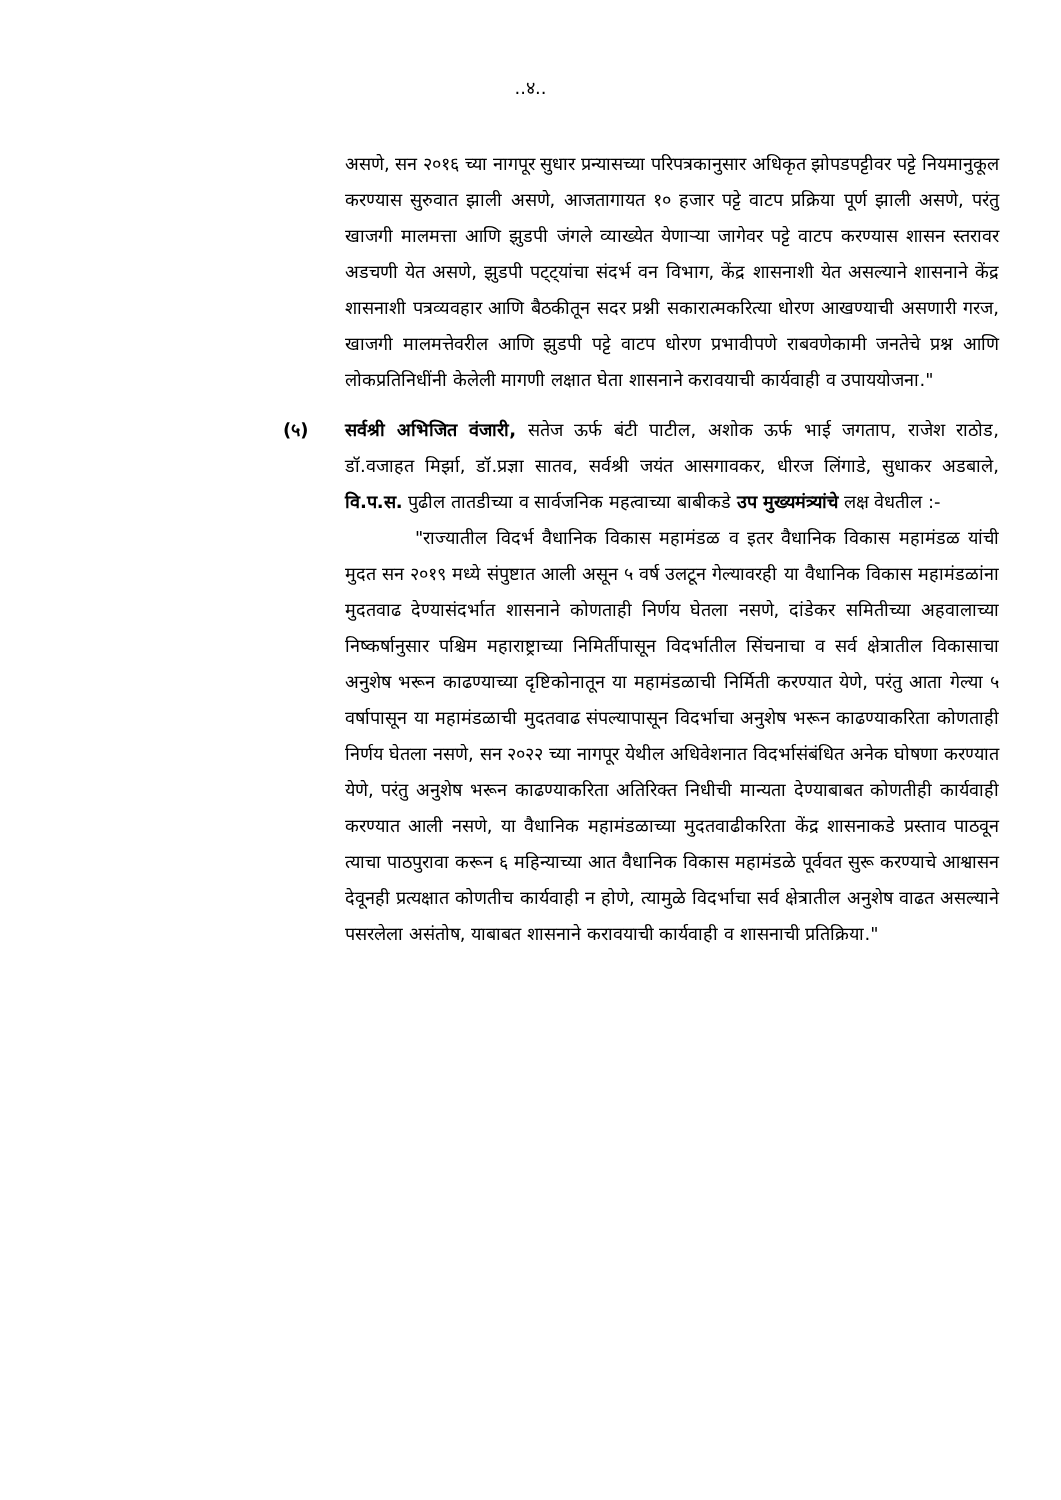..४..
असणे, सन २०१६ च्या नागपूर सुधार प्रन्यासच्या परिपत्रकानुसार अधिकृत झोपडपट्टीवर पट्टे नियमानुकूल करण्यास सुरुवात झाली असणे, आजतागायत १० हजार पट्टे वाटप प्रक्रिया पूर्ण झाली असणे, परंतु खाजगी मालमत्ता आणि झुडपी जंगले व्याख्येत येणाऱ्या जागेवर पट्टे वाटप करण्यास शासन स्तरावर अडचणी येत असणे, झुडपी पट्ट्यांचा संदर्भ वन विभाग, केंद्र शासनाशी येत असल्याने शासनाने केंद्र शासनाशी पत्रव्यवहार आणि बैठकीतून सदर प्रश्नी सकारात्मकरित्या धोरण आखण्याची असणारी गरज, खाजगी मालमत्तेवरील आणि झुडपी पट्टे वाटप धोरण प्रभावीपणे राबवणेकामी जनतेचे प्रश्न आणि लोकप्रतिनिधींनी केलेली मागणी लक्षात घेता शासनाने करावयाची कार्यवाही व उपाययोजना."
(५) सर्वश्री अभिजित वंजारी, सतेज ऊर्फ बंटी पाटील, अशोक ऊर्फ भाई जगताप, राजेश राठोड, डॉ.वजाहत मिर्झा, डॉ.प्रज्ञा सातव, सर्वश्री जयंत आसगावकर, धीरज लिंगाडे, सुधाकर अडबाले, वि.प.स. पुढील तातडीच्या व सार्वजनिक महत्वाच्या बाबीकडे उप मुख्यमंत्र्यांचे लक्ष वेधतील :-
"राज्यातील विदर्भ वैधानिक विकास महामंडळ व इतर वैधानिक विकास महामंडळ यांची मुदत सन २०१९ मध्ये संपुष्टात आली असून ५ वर्ष उलटून गेल्यावरही या वैधानिक विकास महामंडळांना मुदतवाढ देण्यासंदर्भात शासनाने कोणताही निर्णय घेतला नसणे, दांडेकर समितीच्या अहवालाच्या निष्कर्षानुसार पश्चिम महाराष्ट्राच्या निमिर्तीपासून विदर्भातील सिंचनाचा व सर्व क्षेत्रातील विकासाचा अनुशेष भरून काढण्याच्या दृष्टिकोनातून या महामंडळाची निर्मिती करण्यात येणे, परंतु आता गेल्या ५ वर्षापासून या महामंडळाची मुदतवाढ संपल्यापासून विदर्भाचा अनुशेष भरून काढण्याकरिता कोणताही निर्णय घेतला नसणे, सन २०२२ च्या नागपूर येथील अधिवेशनात विदर्भासंबंधित अनेक घोषणा करण्यात येणे, परंतु अनुशेष भरून काढण्याकरिता अतिरिक्त निधीची मान्यता देण्याबाबत कोणतीही कार्यवाही करण्यात आली नसणे, या वैधानिक महामंडळाच्या मुदतवाढीकरिता केंद्र शासनाकडे प्रस्ताव पाठवून त्याचा पाठपुरावा करून ६ महिन्याच्या आत वैधानिक विकास महामंडळे पूर्ववत सुरू करण्याचे आश्वासन देवूनही प्रत्यक्षात कोणतीच कार्यवाही न होणे, त्यामुळे विदर्भाचा सर्व क्षेत्रातील अनुशेष वाढत असल्याने पसरलेला असंतोष, याबाबत शासनाने करावयाची कार्यवाही व शासनाची प्रतिक्रिया."